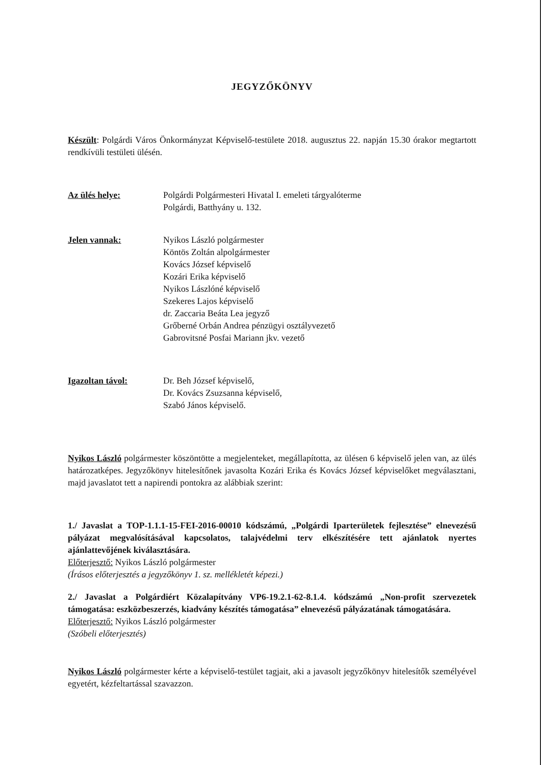JEGYZŐKÖNYV
Készült: Polgárdi Város Önkormányzat Képviselő-testülete 2018. augusztus 22. napján 15.30 órakor megtartott rendkívüli testületi ülésén.
Az ülés helye: Polgárdi Polgármesteri Hivatal I. emeleti tárgyalóterme
Polgárdi, Batthyány u. 132.
Jelen vannak: Nyikos László polgármester
Köntös Zoltán alpolgármester
Kovács József képviselő
Kozári Erika képviselő
Nyikos Lászlóné képviselő
Szekeres Lajos képviselő
dr. Zaccaria Beáta Lea jegyző
Grőberné Orbán Andrea pénzügyi osztályvezető
Gabrovitsné Posfai Mariann jkv. vezető
Igazoltan távol: Dr. Beh József képviselő,
Dr. Kovács Zsuzsanna képviselő,
Szabó János képviselő.
Nyikos László polgármester köszöntötte a megjelenteket, megállapította, az ülésen 6 képviselő jelen van, az ülés határozatképes. Jegyzőkönyv hitelesítőnek javasolta Kozári Erika és Kovács József képviselőket megválasztani, majd javaslatot tett a napirendi pontokra az alábbiak szerint:
1./ Javaslat a TOP-1.1.1-15-FEI-2016-00010 kódszámú, „Polgárdi Iparterületek fejlesztése” elnevezésű pályázat megvalósításával kapcsolatos, talajvédelmi terv elkészítésére tett ajánlatok nyertes ajánlattevőjének kiválasztására.
Előterjesztő: Nyikos László polgármester
(Írásos előterjesztés a jegyzőkönyv 1. sz. mellékletét képezi.)
2./ Javaslat a Polgárdiért Közalapítvány VP6-19.2.1-62-8.1.4. kódszámú „Non-profit szervezetek támogatása: eszközbeszerzés, kiadvány készítés támogatása” elnevezésű pályázatának támogatására.
Előterjesztő: Nyikos László polgármester
(Szóbeli előterjesztés)
Nyikos László polgármester kérte a képviselő-testület tagjait, aki a javasolt jegyzőkönyv hitelesítők személyével egyetért, kézfeltartással szavazzon.